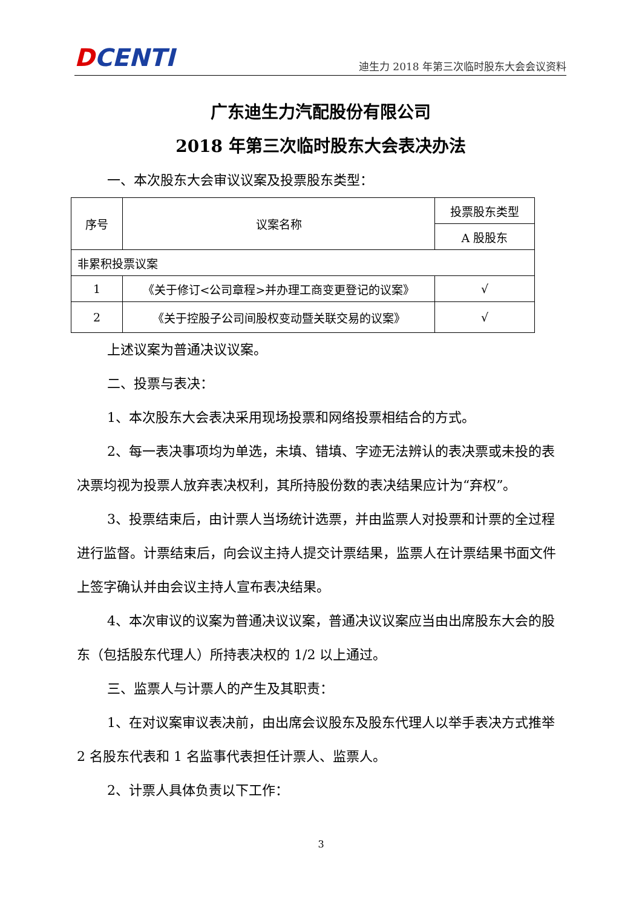DCENTI
迪生力 2018 年第三次临时股东大会会议资料
广东迪生力汽配股份有限公司
2018 年第三次临时股东大会表决办法
一、本次股东大会审议议案及投票股东类型：
| 序号 | 议案名称 | 投票股东类型 |
| | | A 股股东 |
| 非累积投票议案 | | |
| 1 | 《关于修订<公司章程>并办理工商变更登记的议案》 | √ |
| 2 | 《关于控股子公司间股权变动暨关联交易的议案》 | √ |
上述议案为普通决议议案。
二、投票与表决：
1、本次股东大会表决采用现场投票和网络投票相结合的方式。
2、每一表决事项均为单选，未填、错填、字迹无法辨认的表决票或未投的表决票均视为投票人放弃表决权利，其所持股份数的表决结果应计为“弃权”。
3、投票结束后，由计票人当场统计选票，并由监票人对投票和计票的全过程进行监督。计票结束后，向会议主持人提交计票结果，监票人在计票结果书面文件上签字确认并由会议主持人宣布表决结果。
4、本次审议的议案为普通决议议案，普通决议议案应当由出席股东大会的股东（包括股东代理人）所持表决权的 1/2 以上通过。
三、监票人与计票人的产生及其职责：
1、在对议案审议表决前，由出席会议股东及股东代理人以举手表决方式推举 2 名股东代表和 1 名监事代表担任计票人、监票人。
2、计票人具体负责以下工作：
3